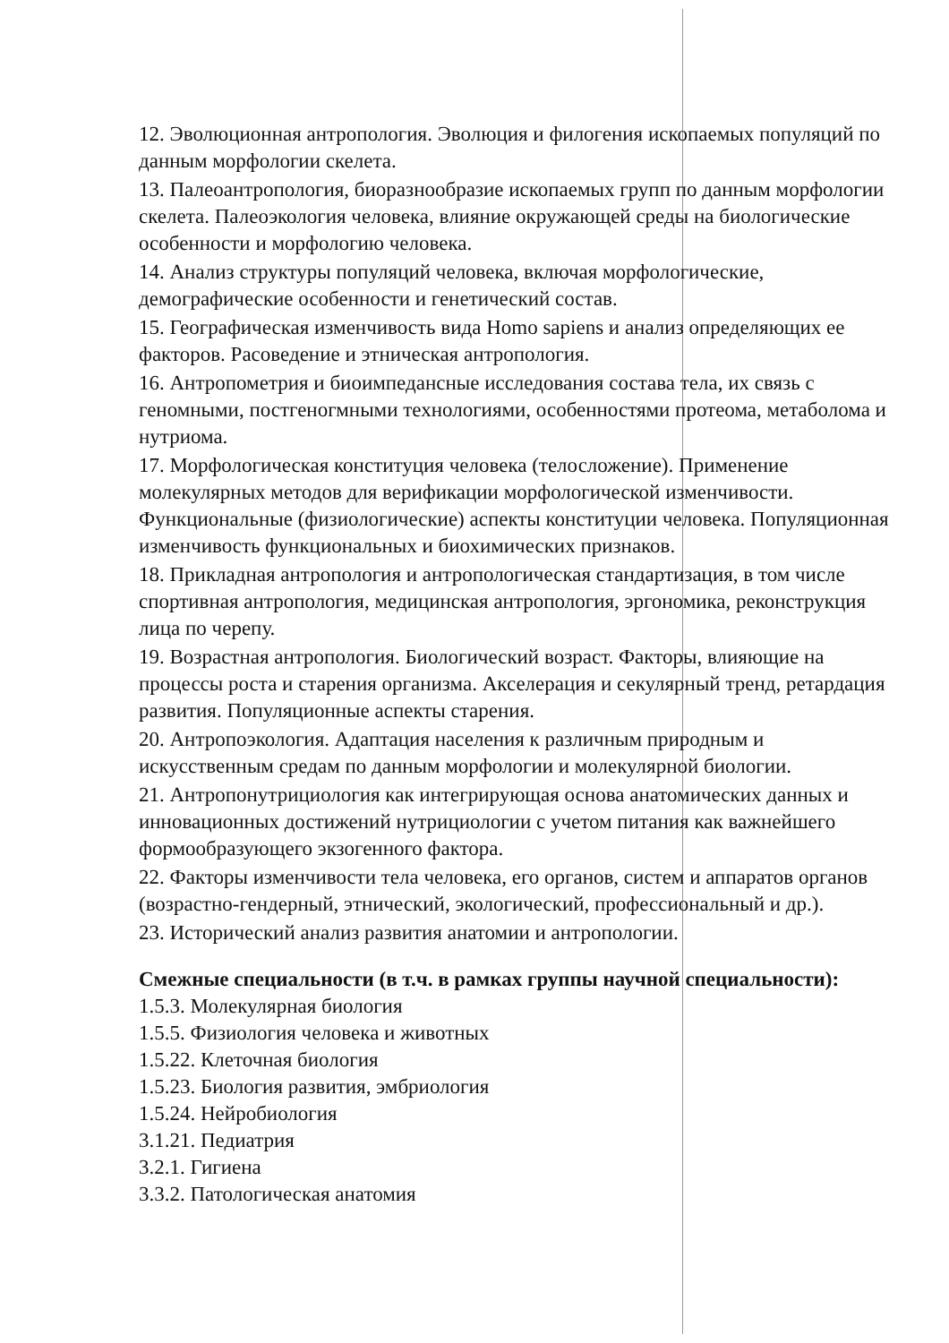12. Эволюционная антропология. Эволюция и филогения ископаемых популяций по данным морфологии скелета.
13. Палеоантропология, биоразнообразие ископаемых групп по данным морфологии скелета. Палеоэкология человека, влияние окружающей среды на биологические особенности и морфологию человека.
14. Анализ структуры популяций человека, включая морфологические, демографические особенности и генетический состав.
15. Географическая изменчивость вида Homo sapiens и анализ определяющих ее факторов. Расоведение и этническая антропология.
16. Антропометрия и биоимпедансные исследования состава тела, их связь с геномными, постгеногмными технологиями, особенностями протеома, метаболома и нутриома.
17. Морфологическая конституция человека (телосложение). Применение молекулярных методов для верификации морфологической изменчивости. Функциональные (физиологические) аспекты конституции человека. Популяционная изменчивость функциональных и биохимических признаков.
18. Прикладная антропология и антропологическая стандартизация, в том числе спортивная антропология, медицинская антропология, эргономика, реконструкция лица по черепу.
19. Возрастная антропология. Биологический возраст. Факторы, влияющие на процессы роста и старения организма. Акселерация и секулярный тренд, ретардация развития. Популяционные аспекты старения.
20. Антропоэкология. Адаптация населения к различным природным и искусственным средам по данным морфологии и молекулярной биологии.
21. Антропонутрициология как интегрирующая основа анатомических данных и инновационных достижений нутрициологии с учетом питания как важнейшего формообразующего экзогенного фактора.
22. Факторы изменчивости тела человека, его органов, систем и аппаратов органов (возрастно-гендерный, этнический, экологический, профессиональный и др.).
23. Исторический анализ развития анатомии и антропологии.
Смежные специальности (в т.ч. в рамках группы научной специальности):
1.5.3. Молекулярная биология
1.5.5. Физиология человека и животных
1.5.22. Клеточная биология
1.5.23. Биология развития, эмбриология
1.5.24. Нейробиология
3.1.21. Педиатрия
3.2.1. Гигиена
3.3.2. Патологическая анатомия